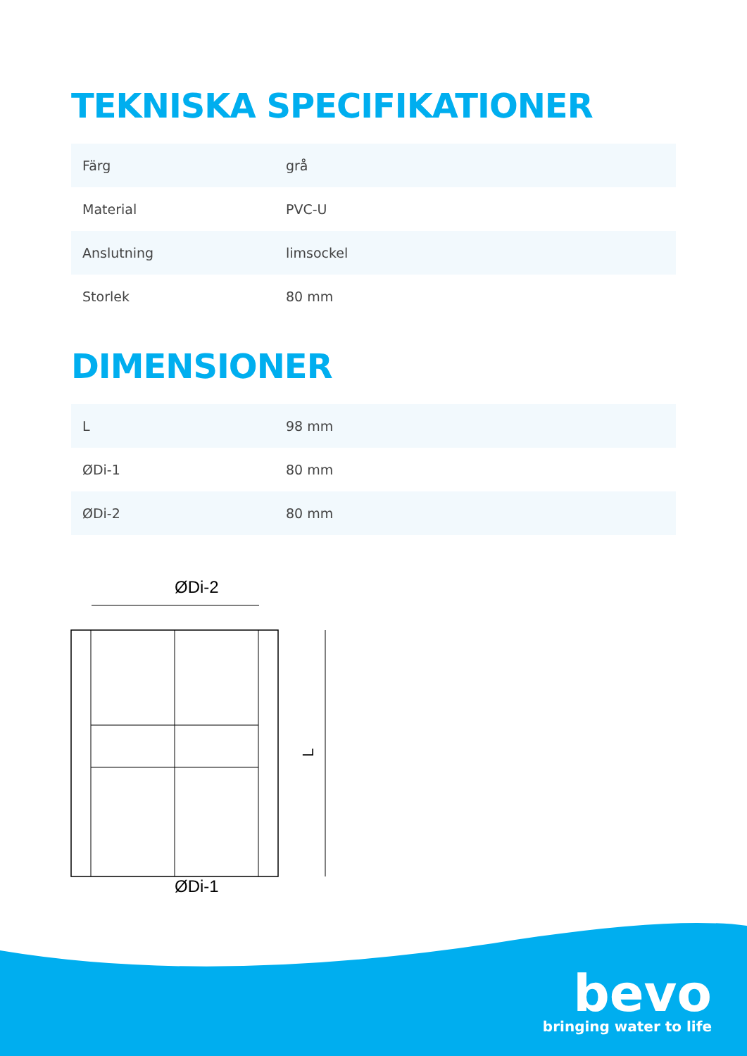TEKNISKA SPECIFIKATIONER
| Färg | grå |
| Material | PVC-U |
| Anslutning | limsockel |
| Storlek | 80 mm |
DIMENSIONER
| L | 98 mm |
| ØDi-1 | 80 mm |
| ØDi-2 | 80 mm |
ØDi-2
L
ØDi-1
bevo
bringing water to life